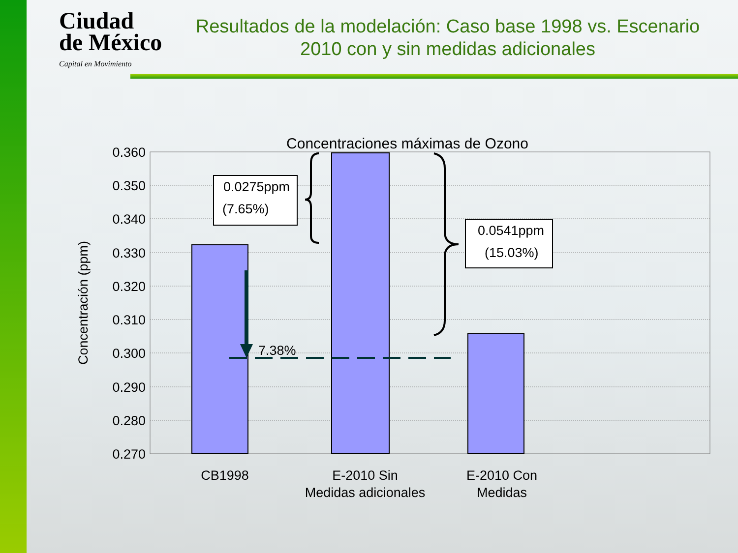Ciudad
de México
Capital en Movimiento
Resultados de la modelación: Caso base 1998 vs. Escenario 2010 con y sin medidas adicionales
Concentraciones máximas de Ozono
0.360
0.350
0.340
0.330
0.320
0.310
0.300
0.290
0.280
0.270
Concentración (ppm)
7.38%
0.0275ppm
(7.65%)
0.0541ppm
(15.03%)
CB1998
E-2010 Sin
Medidas adicionales
E-2010 Con
Medidas